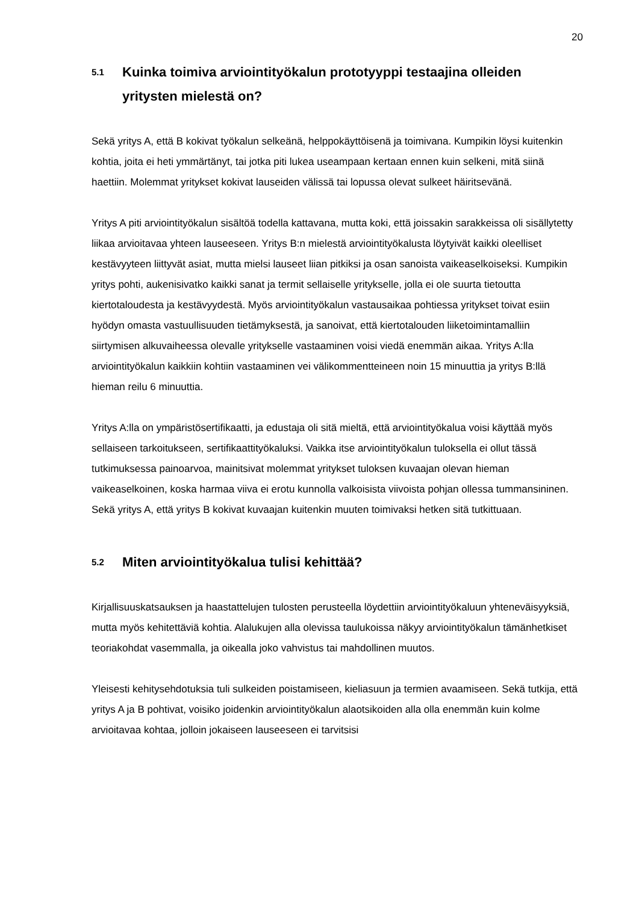20
5.1 Kuinka toimiva arviointityökalun prototyyppi testaajina olleiden yritysten mielestä on?
Sekä yritys A, että B kokivat työkalun selkeänä, helppokäyttöisenä ja toimivana. Kumpikin löysi kuitenkin kohtia, joita ei heti ymmärtänyt, tai jotka piti lukea useampaan kertaan ennen kuin selkeni, mitä siinä haettiin. Molemmat yritykset kokivat lauseiden välissä tai lopussa olevat sulkeet häiritsevänä.
Yritys A piti arviointityökalun sisältöä todella kattavana, mutta koki, että joissakin sarakkeissa oli sisällytetty liikaa arvioitavaa yhteen lauseeseen. Yritys B:n mielestä arviointityökalusta löytyivät kaikki oleelliset kestävyyteen liittyvät asiat, mutta mielsi lauseet liian pitkiksi ja osan sanoista vaikeaselkoiseksi. Kumpikin yritys pohti, aukenisivatko kaikki sanat ja termit sellaiselle yritykselle, jolla ei ole suurta tietoutta kiertotaloudesta ja kestävyydestä. Myös arviointityökalun vastausaikaa pohtiessa yritykset toivat esiin hyödyn omasta vastuullisuuden tietämyksestä, ja sanoivat, että kiertotalouden liiketoimintamalliin siirtymisen alkuvaiheessa olevalle yritykselle vastaaminen voisi viedä enemmän aikaa. Yritys A:lla arviointityökalun kaikkiin kohtiin vastaaminen vei välikommentteineen noin 15 minuuttia ja yritys B:llä hieman reilu 6 minuuttia.
Yritys A:lla on ympäristösertifikaatti, ja edustaja oli sitä mieltä, että arviointityökalua voisi käyttää myös sellaiseen tarkoitukseen, sertifikaattityökaluksi. Vaikka itse arviointityökalun tuloksella ei ollut tässä tutkimuksessa painoarvoa, mainitsivat molemmat yritykset tuloksen kuvaajan olevan hieman vaikeaselkoinen, koska harmaa viiva ei erotu kunnolla valkoisista viivoista pohjan ollessa tummansininen. Sekä yritys A, että yritys B kokivat kuvaajan kuitenkin muuten toimivaksi hetken sitä tutkittuaan.
5.2 Miten arviointityökalua tulisi kehittää?
Kirjallisuuskatsauksen ja haastattelujen tulosten perusteella löydettiin arviointityökaluun yhteneväisyyksiä, mutta myös kehitettäviä kohtia. Alalukujen alla olevissa taulukoissa näkyy arviointityökalun tämänhetkiset teoriakohdat vasemmalla, ja oikealla joko vahvistus tai mahdollinen muutos.
Yleisesti kehitysehdotuksia tuli sulkeiden poistamiseen, kieliasuun ja termien avaamiseen. Sekä tutkija, että yritys A ja B pohtivat, voisiko joidenkin arviointityökalun alaotsikoiden alla olla enemmän kuin kolme arvioitavaa kohtaa, jolloin jokaiseen lauseeseen ei tarvitsisi